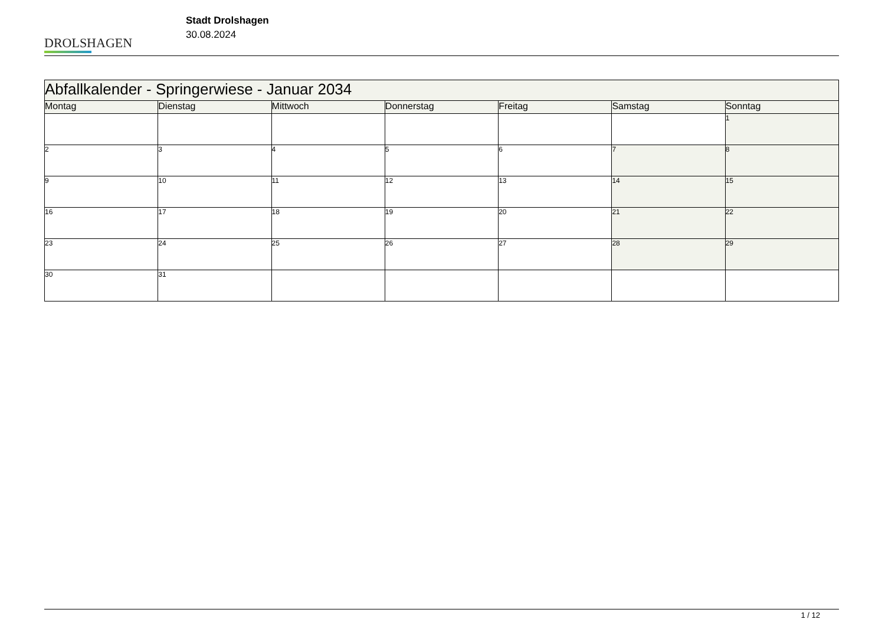DROLSHAGEN
Stadt Drolshagen
30.08.2024
| Abfallkalender - Springerwiese - Januar 2034 | | | | | | |
| Montag | Dienstag | Mittwoch | Donnerstag | Freitag | Samstag | Sonntag |
| | | | | | | 1 |
| 2 | 3 | 4 | 5 | 6 | 7 | 8 |
| 9 | 10 | 11 | 12 | 13 | 14 | 15 |
| 16 | 17 | 18 | 19 | 20 | 21 | 22 |
| 23 | 24 | 25 | 26 | 27 | 28 | 29 |
| 30 | 31 | | | | | |
1 / 12